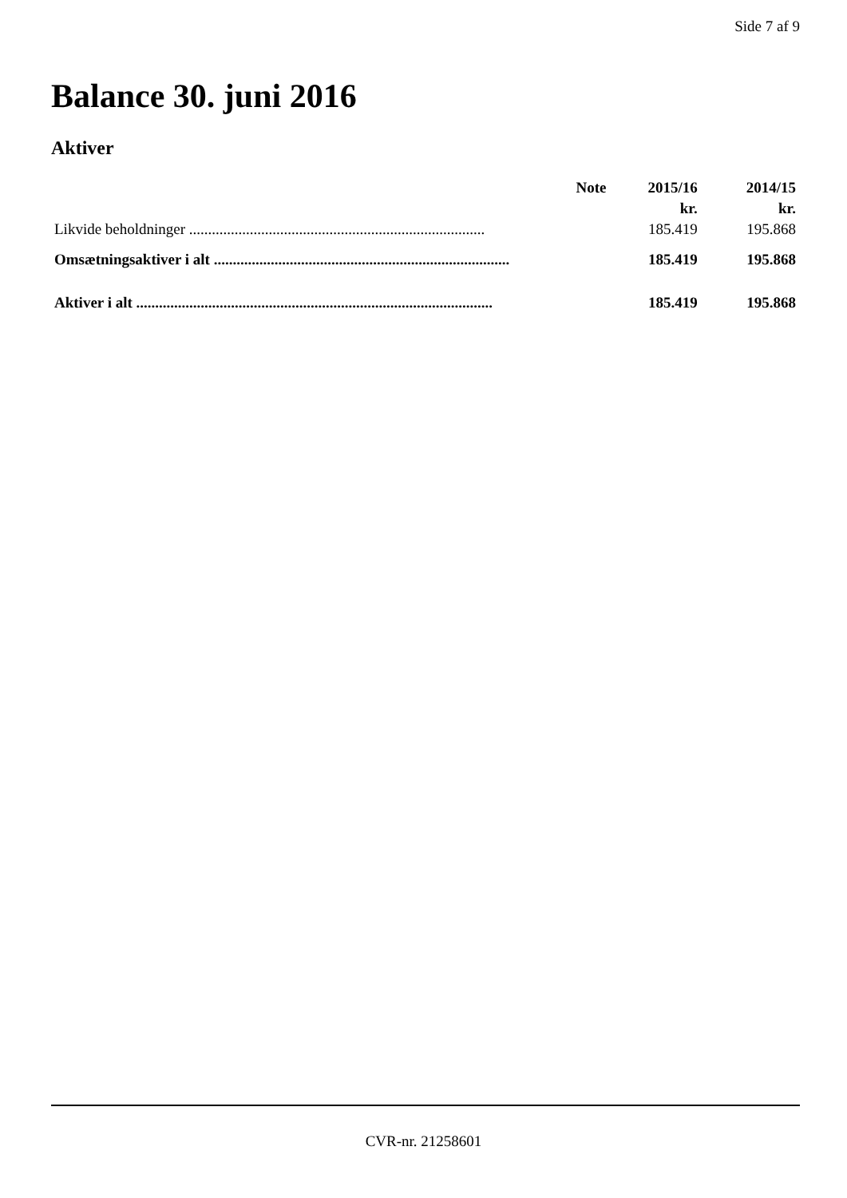Side 7 af 9
Balance 30. juni 2016
Aktiver
| | Note | 2015/16 | 2014/15 |
| --- | --- | --- | --- |
| | | kr. | kr. |
| Likvide beholdninger .............................................................................. | | 185.419 | 195.868 |
| Omsætningsaktiver i alt .............................................................................. | | 185.419 | 195.868 |
| Aktiver i alt .............................................................................................. | | 185.419 | 195.868 |
CVR-nr. 21258601